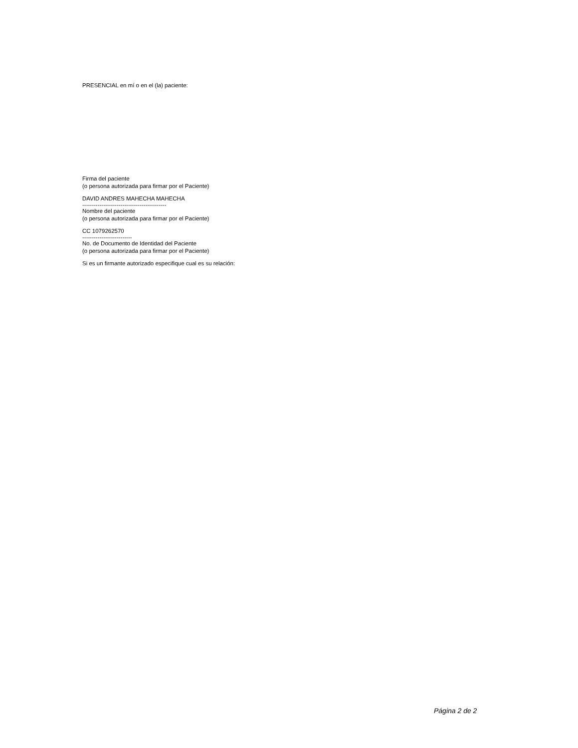PRESENCIAL en mí o en el (la) paciente:
Firma del paciente
(o persona autorizada para firmar por el Paciente)
DAVID ANDRES MAHECHA MAHECHA
--------------------------------------------
Nombre del paciente
(o persona autorizada para firmar por el Paciente)
CC 1079262570
--------------------------
No. de Documento de Identidad del Paciente
(o persona autorizada para firmar por el Paciente)
Si es un firmante autorizado especifique cual es su relación:
Página 2 de 2